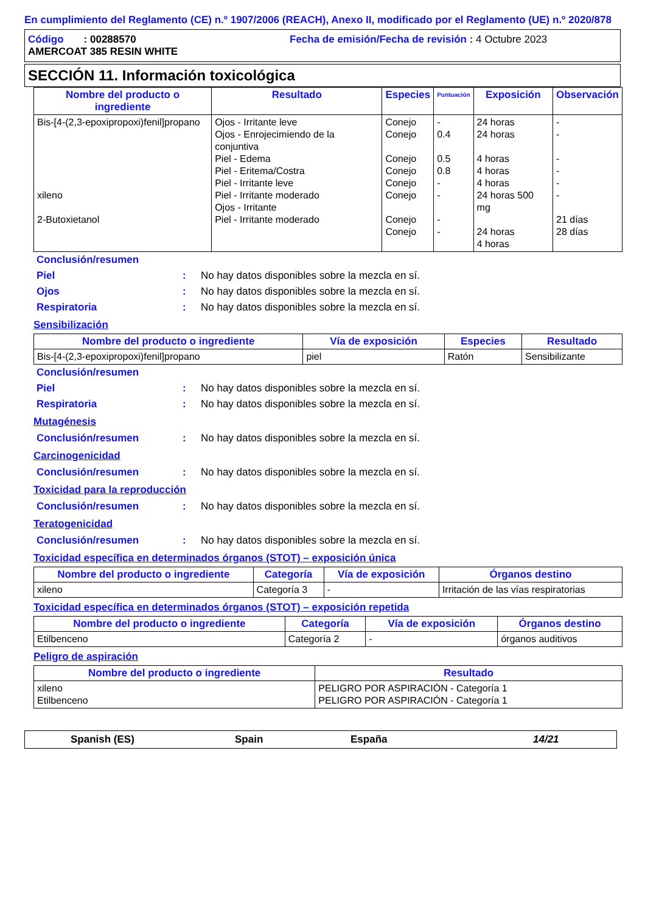En cumplimiento del Reglamento (CE) n.º 1907/2006 (REACH), Anexo II, modificado por el Reglamento (UE) n.º 2020/878
Código : 00288570 Fecha de emisión/Fecha de revisión : 4 Octubre 2023
AMERCOAT 385 RESIN WHITE
SECCIÓN 11. Información toxicológica
| Nombre del producto o ingrediente | Resultado | Especies | Puntuación | Exposición | Observación |
| --- | --- | --- | --- | --- | --- |
| Bis-[4-(2,3-epoxipropoxi)fenil]propano xileno 2-Butoxietanol | Ojos - Irritante leve Ojos - Enrojecimiendo de la conjuntiva Piel - Edema Piel - Eritema/Costra Piel - Irritante leve Piel - Irritante moderado Ojos - Irritante Piel - Irritante moderado | Conejo Conejo Conejo Conejo Conejo Conejo Conejo Conejo | - 0.4 0.5 0.8 - - - - | 24 horas 24 horas 4 horas 4 horas 4 horas 24 horas 500 mg 24 horas 4 horas | - - - - - - 21 días 28 días |
Conclusión/resumen
Piel: No hay datos disponibles sobre la mezcla en sí.
Ojos: No hay datos disponibles sobre la mezcla en sí.
Respiratoria: No hay datos disponibles sobre la mezcla en sí.
Sensibilización
| Nombre del producto o ingrediente | Vía de exposición | Especies | Resultado |
| --- | --- | --- | --- |
| Bis-[4-(2,3-epoxipropoxi)fenil]propano | piel | Ratón | Sensibilizante |
Conclusión/resumen
Piel: No hay datos disponibles sobre la mezcla en sí.
Respiratoria: No hay datos disponibles sobre la mezcla en sí.
Mutagénesis
Conclusión/resumen: No hay datos disponibles sobre la mezcla en sí.
Carcinogenicidad
Conclusión/resumen: No hay datos disponibles sobre la mezcla en sí.
Toxicidad para la reproducción
Conclusión/resumen: No hay datos disponibles sobre la mezcla en sí.
Teratogenicidad
Conclusión/resumen: No hay datos disponibles sobre la mezcla en sí.
Toxicidad específica en determinados órganos (STOT) – exposición única
| Nombre del producto o ingrediente | Categoría | Vía de exposición | Órganos destino |
| --- | --- | --- | --- |
| xileno | Categoría 3 | - | Irritación de las vías respiratorias |
Toxicidad específica en determinados órganos (STOT) – exposición repetida
| Nombre del producto o ingrediente | Categoría | Vía de exposición | Órganos destino |
| --- | --- | --- | --- |
| Etilbenceno | Categoría 2 | - | órganos auditivos |
Peligro de aspiración
| Nombre del producto o ingrediente | Resultado |
| --- | --- |
| xileno Etilbenceno | PELIGRO POR ASPIRACIÓN - Categoría 1 PELIGRO POR ASPIRACIÓN - Categoría 1 |
Spanish (ES) Spain España 14/21